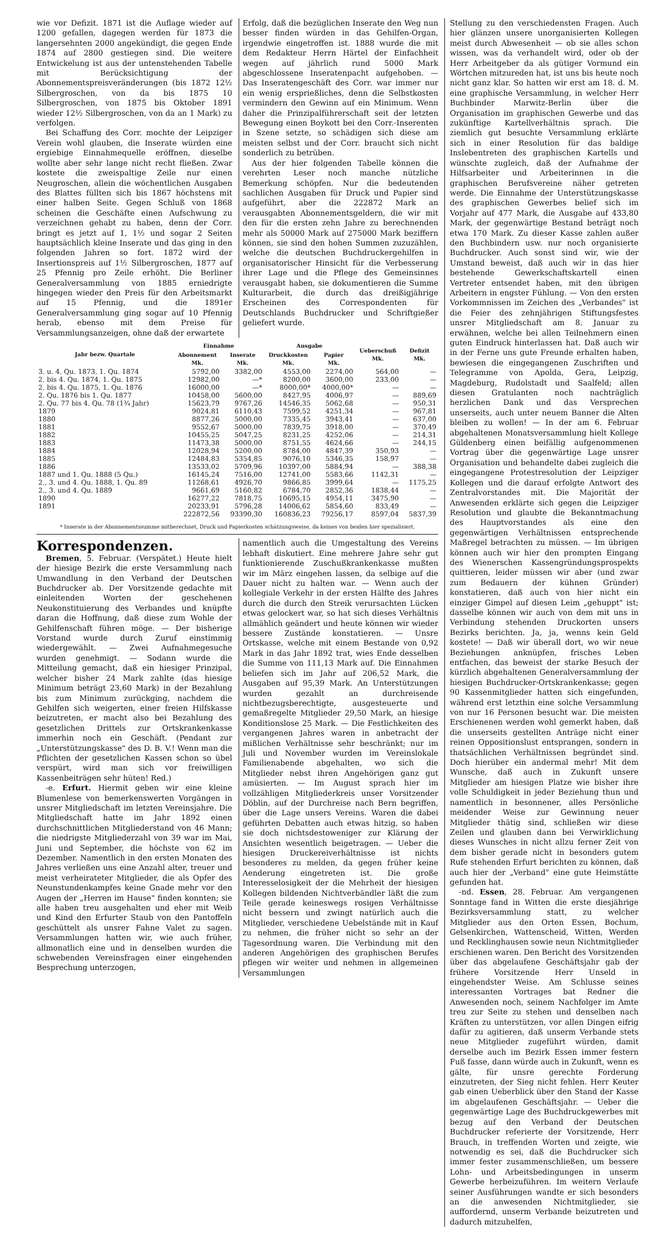wie vor Defizit. 1871 ist die Auflage wieder auf 1200 gefallen, dagegen werden für 1873 die langersehnten 2000 angekündigt, die gegen Ende 1874 auf 2800 gestiegen sind. Die weitere Entwickelung ist aus der untenstehenden Tabelle mit Berücksichtigung der Abonnementspreisveränderungen (bis 1872 12½ Silbergroschen, von da bis 1875 10 Silbergroschen, von 1875 bis Oktober 1891 wieder 12½ Silbergroschen, von da an 1 Mark) zu verfolgen.
Bei Schaffung des Corr. mochte der Leipziger Verein wohl glauben, die Inserate würden eine ergiebige Einnahmequelle eröffnen, dieselbe wollte aber sehr lange nicht recht fließen. Zwar kostete die zweispaltige Zeile nur einen Neugroschen, allein die wöchentlichen Ausgaben des Blattes füllten sich bis 1867 höchstens mit einer halben Seite. Gegen Schluß von 1868 scheinen die Geschäfte einen Aufschwung zu verzeichnen gehabt zu haben, denn der Corr. bringt es jetzt auf 1, 1½ und sogar 2 Seiten hauptsächlich kleine Inserate und das ging in den folgenden Jahren so fort. 1872 wird der Insertionspreis auf 1½ Silbergroschen, 1877 auf 25 Pfennig pro Zeile erhöht. Die Berliner Generalversammlung von 1885 erniedrigte hingegen wieder den Preis für den Arbeitsmarkt auf 15 Pfennig, und die 1891er Generalversammlung ging sogar auf 10 Pfennig herab, ebenso mit dem Preise für Versammlungsanzeigen, ohne daß der erwartete
Erfolg, daß die bezüglichen Inserate den Weg nun besser finden würden in das Gehilfen-Organ, irgendwie eingetroffen ist. 1888 wurde die mit dem Redakteur Herrn Härtel der Einfachheit wegen auf jährlich rund 5000 Mark abgeschlossene Inseratenpacht aufgehoben. — Das Inseratengeschäft des Corr. war immer nur ein wenig ersprießliches, denn die Selbstkosten vermindern den Gewinn auf ein Minimum. Wenn daher die Prinzipalführerschaft seit der letzten Bewegung einen Boykott bei den Corr.-Inserenten in Szene setzte, so schädigen sich diese am meisten selbst und der Corr. braucht sich nicht sonderlich zu betrüben.
Aus der hier folgenden Tabelle können die verehrten Leser noch manche nützliche Bemerkung schöpfen. Nur die bedeutenden sachlichen Ausgaben für Druck und Papier sind aufgeführt, aber die 222872 Mark an verausgabten Abonnementsgeldern, die wir mit den für die ersten zehn Jahre zu berechnenden mehr als 50000 Mark auf 275000 Mark beziffern können, sie sind den hohen Summen zuzuzählen, welche die deutschen Buchdruckergehilfen in organisatorischer Hinsicht für die Verbesserung ihrer Lage und die Pflege des Gemeinsinnes verausgabt haben, sie dokumentieren die Summe Kulturarbeit, die durch das dreißigjährige Erscheinen des Correspondenten für Deutschlands Buchdrucker und Schriftgießer geliefert wurde.
| Jahr bezw. Quartale | Einnahme | | Ausgabe | | Ueberschuß Mk. | Defizit Mk. |
| --- | --- | --- | --- | --- | --- | --- |
| | Abonnement Mk. | Inserate Mk. | Druckkosten Mk. | Papier Mk. | | |
| 3. u. 4. Qu. 1873, 1. Qu. 1874 | 5792,00 | 3382,00 | 4553,00 | 2274,00 | 564,00 | — |
| 2. bis 4. Qu. 1874, 1. Qu. 1875 | 12982,00 | —* | 8200,00 | 3600,00 | 233,00 | — |
| 2. bis 4. Qu. 1875, 1. Qu. 1876 | 16000,00 | —* | 8000,00* | 4000,00* | — | — |
| 2. Qu. 1876 bis 1. Qu. 1877 | 10458,00 | 5600,00 | 8427,95 | 4006,97 | — | 889,69 |
| 2. Qu. 77 bis 4. Qu. 78 (1¾ Jahr) | 15623,79 | 9767,26 | 14546,35 | 5062,68 | — | 950,31 |
| 1879 | 9024,81 | 6110,43 | 7599,52 | 4251,34 | — | 967,81 |
| 1880 | 8877,26 | 5000,00 | 7335,45 | 3943,41 | — | 637,00 |
| 1881 | 9552,67 | 5000,00 | 7839,75 | 3918,00 | — | 370,49 |
| 1882 | 10455,25 | 5047,25 | 8231,25 | 4252,06 | — | 214,31 |
| 1883 | 11473,38 | 5000,00 | 8751,55 | 4624,66 | — | 244,15 |
| 1884 | 12028,94 | 5200,00 | 8784,00 | 4847,39 | 350,93 | — |
| 1885 | 12484,83 | 5354,85 | 9076,10 | 5346,35 | 158,97 | — |
| 1886 | 13533,02 | 5709,96 | 10397,00 | 5884,94 | — | 388,38 |
| 1887 und 1. Qu. 1888 (5 Qu.) | 16145,24 | 7516,00 | 12741,00 | 5583,66 | 1142,31 | — |
| 2., 3. und 4. Qu. 1888, 1. Qu. 89 | 11268,61 | 4926,70 | 9866,85 | 3999,64 | — | 1175,25 |
| 2., 3. und 4. Qu. 1889 | 9661,69 | 5160,82 | 6784,70 | 2852,36 | 1838,44 | — |
| 1890 | 16277,22 | 7818,75 | 10695,15 | 4954,11 | 3475,90 | — |
| 1891 | 20233,91 | 5796,28 | 14006,62 | 5854,60 | 833,49 | — |
| | 222872,56 | 93390,30 | 160836,23 | 79256,17 | 8597,04 | 5837,39 |
* Inserate in der Abonnementssumme mitberechnet, Druck und Papierkosten schätzungsweise, da keines von beiden hier spezialisiert.
Korrespondenzen.
Bremen, 5. Februar. (Verspätet.) Heute hielt der hiesige Bezirk die erste Versammlung nach Umwandlung in den Verband der Deutschen Buchdrucker ab. Der Vorsitzende gedachte mit einleitenden Worten der geschehenen Neukonstituierung des Verbandes und knüpfte daran die Hoffnung, daß diese zum Wohle der Gehilfenschaft führen möge. — Der bisherige Vorstand wurde durch Zuruf einstimmig wiedergewählt. — Zwei Aufnahmegesuche wurden genehmigt. — Sodann wurde die Mitteilung gemacht, daß ein hiesiger Prinzipal, welcher bisher 24 Mark zahlte (das hiesige Minimum beträgt 23,60 Mark) in der Bezahlung bis zum Minimum zurückging, nachdem die Gehilfen sich weigerten, einer freien Hilfskasse beizutreten, er macht also bei Bezahlung des gesetzlichen Drittels zur Ortskrankenkasse immerhin noch ein Geschäft. (Pendant zur „Unterstützungskasse" des D. B. V.! Wenn man die Pflichten der gesetzlichen Kassen schon so übel verspürt, wird man sich vor freiwilligen Kassenbeiträgen sehr hüten! Red.)
-e. Erfurt. Hiermit geben wir eine kleine Blumenlese von bemerkenswerten Vorgängen in unsrer Mitgliedschaft im letzten Vereinsjahre. Die Mitgliedschaft hatte im Jahr 1892 einen durchschnittlichen Mitgliederstand von 46 Mann; die niedrigste Mitgliederzahl von 39 war im Mai, Juni und September, die höchste von 62 im Dezember. Namentlich in den ersten Monaten des Jahres verließen uns eine Anzahl alter, treuer und meist verheirateter Mitglieder, die als Opfer des Neunstundenkampfes keine Gnade mehr vor den Augen der „Herren im Hause" finden konnten; sie alle haben treu ausgehalten und eher mit Weib und Kind den Erfurter Staub von den Pantoffeln geschüttelt als unsrer Fahne Valet zu sagen. Versammlungen hatten wir, wie auch früher, allmonatlich eine und in denselben wurden die schwebenden Vereinsfragen einer eingehenden Besprechung unterzogen,
namentlich auch die Umgestaltung des Vereins lebhaft diskutiert. Eine mehrere Jahre sehr gut funktionierende Zuschußkrankenkasse mußten wir im März eingehen lassen, da selbige auf die Dauer nicht zu halten war. — Wenn auch der kollegiale Verkehr in der ersten Hälfte des Jahres durch die durch den Streik verursachten Lücken etwas gelockert war, so hat sich dieses Verhältnis allmählich geändert und heute können wir wieder bessere Zustände konstatieren. — Unsre Ortskasse, welche mit einem Bestande von 0,92 Mark in das Jahr 1892 trat, wies Ende desselben die Summe von 111,13 Mark auf. Die Einnahmen beliefen sich im Jahr auf 206,52 Mark, die Ausgaben auf 95,39 Mark. An Unterstützungen wurden gezahlt an durchreisende nichtbezugsberechtigte, ausgesteuerte und gemaßregelte Mitglieder 29,50 Mark, an hiesige Konditionslose 25 Mark. — Die Festlichkeiten des vergangenen Jahres waren in anbetracht der mißlichen Verhältnisse sehr beschränkt; nur im Juli und November wurden im Vereinslokale Familienabende abgehalten, wo sich die Mitglieder nebst ihren Angehörigen ganz gut amüsierten. — Im August sprach hier im vollzähligen Mitgliederkreis unser Vorsitzender Döblin, auf der Durchreise nach Bern begriffen, über die Lage unsers Vereins. Waren die dabei geführten Debatten auch etwas hitzig, so haben sie doch nichtsdestoweniger zur Klärung der Ansichten wesentlich beigetragen. — Ueber die hiesigen Druckereiverhältnisse ist nichts besonderes zu melden, da gegen früher keine Aenderung eingetreten ist. Die große Interesselosigkeit der die Mehrheit der hiesigen Kollegen bildenden Nichtverbändler läßt die zum Teile gerade keineswegs rosigen Verhältnisse nicht bessern und zwingt natürlich auch die Mitglieder, verschiedene Uebelstände mit in Kauf zu nehmen, die früher nicht so sehr an der Tagesordnung waren. Die Verbindung mit den anderen Angehörigen des graphischen Berufes pflegen wir weiter und nehmen in allgemeinen Versammlungen
Stellung zu den verschiedensten Fragen. Auch hier glänzen unsere unorganisierten Kollegen meist durch Abwesenheit — ob sie alles schon wissen, was da verhandelt wird, oder ob der Herr Arbeitgeber da als gütiger Vormund ein Wörtchen mitzureden hat, ist uns bis heute noch nicht ganz klar. So hatten wir erst am 18. d. M. eine graphische Versammlung, in welcher Herr Buchbinder Marwitz-Berlin über die Organisation im graphischen Gewerbe und das zukünftige Kartellverhältnis sprach. Die ziemlich gut besuchte Versammlung erklärte sich in einer Resolution für das baldige Inslebentreten des graphischen Kartells und wünschte zugleich, daß der Aufnahme der Hilfsarbeiter und Arbeiterinnen in die graphischen Berufsvereine näher getreten werde. Die Einnahme der Unterstützungskasse des graphischen Gewerbes belief sich im Vorjahr auf 477 Mark, die Ausgabe auf 433,80 Mark, der gegenwärtige Bestand beträgt noch etwa 170 Mark. Zu dieser Kasse zahlen außer den Buchbindern usw. nur noch organisierte Buchdrucker. Auch sonst sind wir, wie der Umstand beweist, daß auch wir in das hier bestehende Gewerkschaftskartell einen Vertreter entsendet haben, mit den übrigen Arbeitern in engster Fühlung. — Von den ersten Vorkommnissen im Zeichen des „Verbandes" ist die Feier des zehnjährigen Stiftungsfestes unsrer Mitgliedschaft am 8. Januar zu erwähnen, welche bei allen Teilnehmern einen guten Eindruck hinterlassen hat. Daß auch wir in der Ferne uns gute Freunde erhalten haben, bewiesen die eingegangenen Zuschriften und Telegramme von Apolda, Gera, Leipzig, Magdeburg, Rudolstadt und Saalfeld; allen diesen Gratulanten noch nachträglich herzlichen Dank und das Versprechen unserseits, auch unter neuem Banner die Alten bleiben zu wollen! — In der am 6. Februar abgehaltenen Monatsversammlung hielt Kollege Güldenberg einen beifällig aufgenommenen Vortrag über die gegenwärtige Lage unsrer Organisation und behandelte dabei zugleich die eingegangene Protestresolution der Leipziger Kollegen und die darauf erfolgte Antwort des Zentralvorstandes mit. Die Majorität der Anwesenden erklärte sich gegen die Leipziger Resolution und glaubte die Bekanntmachung des Hauptvorstandes als eine den gegenwärtigen Verhältnissen entsprechende Maßregel betrachten zu müssen. — Im übrigen können auch wir hier den prompten Eingang des Wienerschen Kassengründungsprospekts quittieren, leider müssen wir aber (und zwar zum Bedauern der kühnen Gründer) konstatieren, daß auch von hier nicht ein einziger Gimpel auf diesen Leim „gehuppt" ist; dasselbe können wir auch von dem mit uns in Verbindung stehenden Druckorten unsers Bezirks berichten. Ja, ja, wenns kein Geld kostete! — Daß wir überall dort, wo wir neue Beziehungen anknüpfen, frisches Leben entfachen, das beweist der starke Besuch der kürzlich abgehaltenen Generalversammlung der hiesigen Buchdrucker-Ortskrankenkasse; gegen 90 Kassenmitglieder hatten sich eingefunden, während erst letzthin eine solche Versammlung von nur 16 Personen besucht war. Die meisten Erschienenen werden wohl gemerkt haben, daß die unserseits gestellten Anträge nicht einer reinen Oppositionslust entsprangen, sondern in thatsächlichen Verhältnissen begründet sind. Doch hierüber ein andermal mehr! Mit dem Wunsche, daß auch in Zukunft unsere Mitglieder am hiesigen Platze wie bisher ihre volle Schuldigkeit in jeder Beziehung thun und namentlich in besonnener, alles Persönliche meidender Weise zur Gewinnung neuer Mitglieder thätig sind, schließen wir diese Zeilen und glauben dann bei Verwirklichung dieses Wunsches in nicht allzu ferner Zeit von dem bisher gerade nicht in besonders gutem Rufe stehenden Erfurt berichten zu können, daß auch hier der „Verband" eine gute Heimstätte gefunden hat.
-nd. Essen, 28. Februar. Am vergangenen Sonntage fand in Witten die erste diesjährige Bezirksversammlung statt, zu welcher Mitglieder aus den Orten Essen, Bochum, Gelsenkirchen, Wattenscheid, Witten, Werden und Recklinghausen sowie neun Nichtmitglieder erschienen waren. Den Bericht des Vorsitzenden über das abgelaufene Geschäftsjahr gab der frühere Vorsitzende Herr Unseld in eingehendster Weise. Am Schlusse seines interessanten Vortrages bat Redner die Anwesenden noch, seinem Nachfolger im Amte treu zur Seite zu stehen und denselben nach Kräften zu unterstützen, vor allen Dingen eifrig dafür zu agitieren, daß unserm Verbande stets neue Mitglieder zugeführt würden, damit derselbe auch im Bezirk Essen immer festern Fuß fasse, dann würde auch in Zukunft, wenn es gälte, für unsre gerechte Forderung einzutreten, der Sieg nicht fehlen. Herr Keuter gab einen Ueberblick über den Stand der Kasse im abgelaufenen Geschäftsjahr. — Ueber die gegenwärtige Lage des Buchdruckgewerbes mit bezug auf den Verband der Deutschen Buchdrucker referierte der Vorsitzende, Herr Brauch, in treffenden Worten und zeigte, wie notwendig es sei, daß die Buchdrucker sich immer fester zusammenschließen, um bessere Lohn- und Arbeitsbedingungen in unserm Gewerbe herbeizuführen. Im weitern Verlaufe seiner Ausführungen wandte er sich besonders an die anwesenden Nichtmitglieder, sie auffordernd, unserm Verbande beizutreten und dadurch mitzuhelfen,